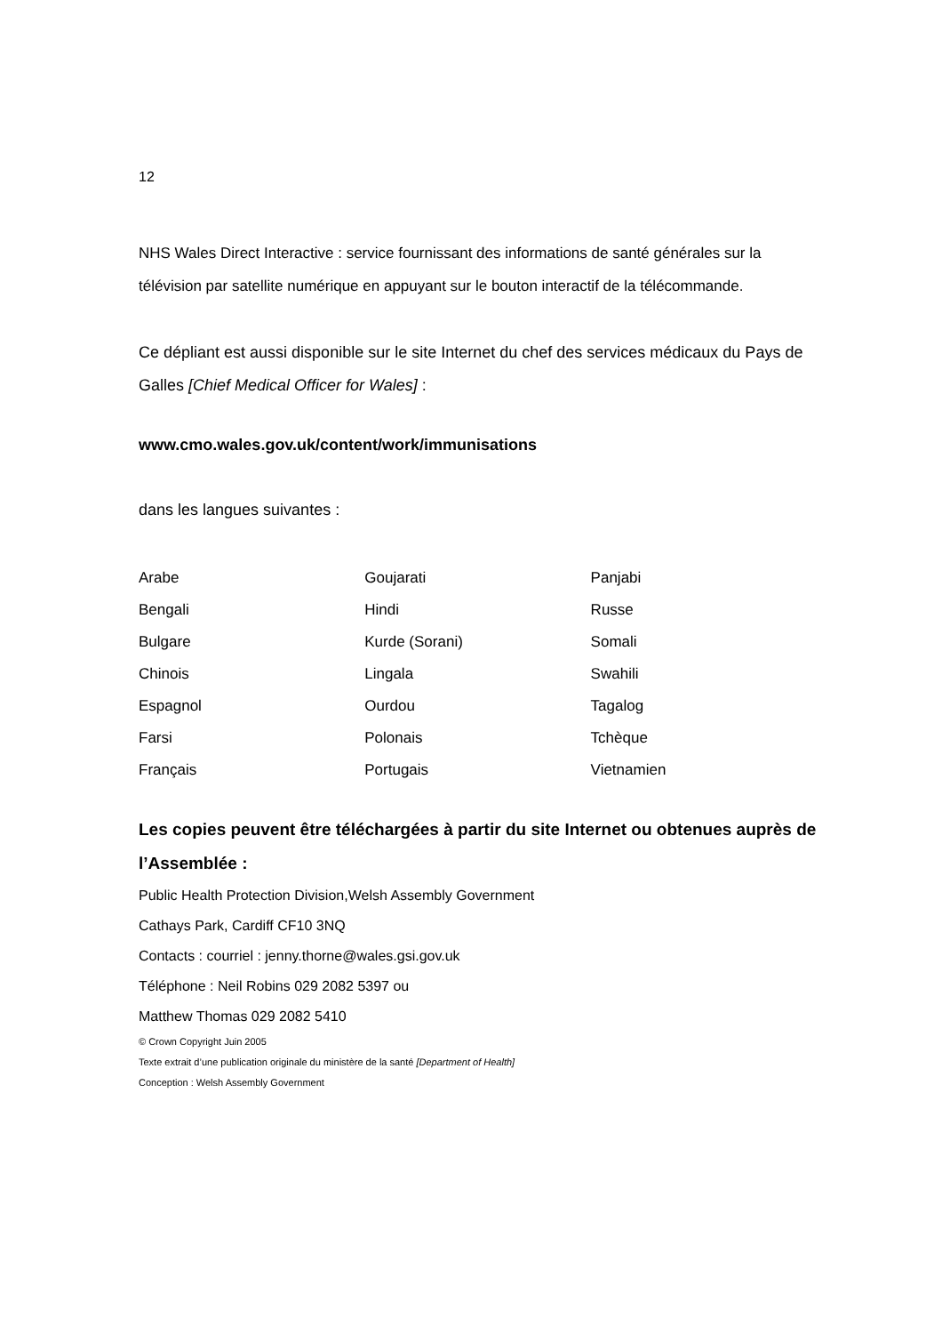12
NHS Wales Direct Interactive : service fournissant des informations de santé générales sur la télévision par satellite numérique en appuyant sur le bouton interactif de la télécommande.
Ce dépliant est aussi disponible sur le site Internet du chef des services médicaux du Pays de Galles [Chief Medical Officer for Wales] :
www.cmo.wales.gov.uk/content/work/immunisations
dans les langues suivantes :
| Arabe | Goujarati | Panjabi |
| Bengali | Hindi | Russe |
| Bulgare | Kurde (Sorani) | Somali |
| Chinois | Lingala | Swahili |
| Espagnol | Ourdou | Tagalog |
| Farsi | Polonais | Tchèque |
| Français | Portugais | Vietnamien |
Les copies peuvent être téléchargées à partir du site Internet ou obtenues auprès de l’Assemblée :
Public Health Protection Division,Welsh Assembly Government
Cathays Park, Cardiff CF10 3NQ
Contacts : courriel : jenny.thorne@wales.gsi.gov.uk
Téléphone : Neil Robins 029 2082 5397 ou
Matthew Thomas 029 2082 5410
© Crown Copyright Juin 2005
Texte extrait d’une publication originale du ministère de la santé [Department of Health]
Conception : Welsh Assembly Government